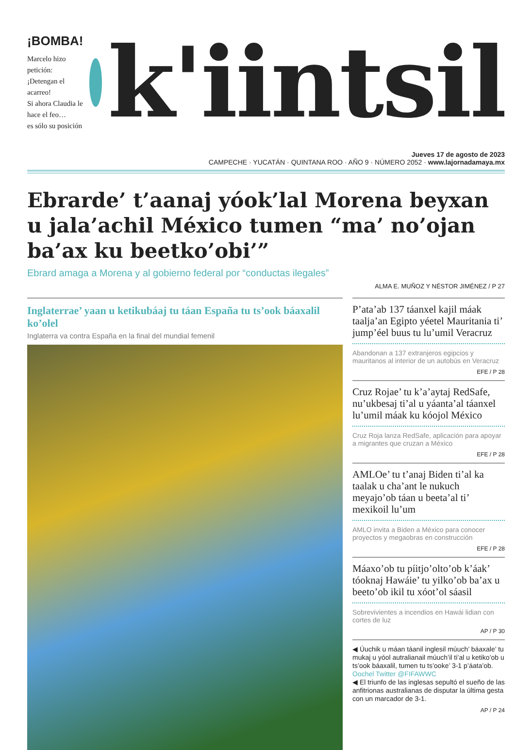¡BOMBA!
Marcelo hizo petición:
¡Detengan el acarreo!
Si ahora Claudia le hace el feo…
es sólo su posición
k'iintsil
Jueves 17 de agosto de 2023
CAMPECHE · YUCATÁN · QUINTANA ROO · AÑO 9 · NÚMERO 2052 · www.lajornadamaya.mx
Ebrarde’ t’aanaj yóok’lal Morena beyxan u jala’achil México tumen “ma’ no’ojan ba’ax ku beetko’obi’”
Ebrard amaga a Morena y al gobierno federal por “conductas ilegales”
ALMA E. MUÑOZ Y NÉSTOR JIMÉNEZ / P 27
Inglaterrae’ yaan u ketikubáaj tu táan España tu ts’ook báaxalil ko’olel
Inglaterra va contra España en la final del mundial femenil
P’ata’ab 137 táanxel kajil máak taalja’an Egipto yéetel Mauritania ti’ jump’éel buus tu lu’umil Veracruz
Abandonan a 137 extranjeros egipcios y mauritanos al interior de un autobús en Veracruz
EFE / P 28
Cruz Rojae’ tu k’a’aytaj RedSafe, nu’ukbesaj ti’al u yáanta’al táanxel lu’umil máak ku kóojol México
Cruz Roja lanza RedSafe, aplicación para apoyar a migrantes que cruzan a México
EFE / P 28
AMLOe’ tu t’anaj Biden ti’al ka taalak u cha’ant le nukuch meyajo’ob táan u beeta’al ti’ mexikoil lu’um
AMLO invita a Biden a México para conocer proyectos y megaobras en construcción
EFE / P 28
Máaxo’ob tu píitjo’olto’ob k’áak’ tóoknaj Hawáie’ tu yilko’ob ba’ax u beeto’ob ikil tu xóot’ol sáasil
Sobrevivientes a incendios en Hawái lidian con cortes de luz
AP / P 30
◀ Úuchik u máan táanil inglesil múuch’ báaxale’ tu mukaj u yóol autralianail múuch’il ti’al u ketiko’ob u ts’ook báaxalil, tumen tu ts’ooke’ 3-1 p’áata’ob. Oochel Twitter @FIFAWWC
◀ El triunfo de las inglesas sepultó el sueño de las anfitrionas australianas de disputar la última gesta con un marcador de 3-1.
AP / P 24